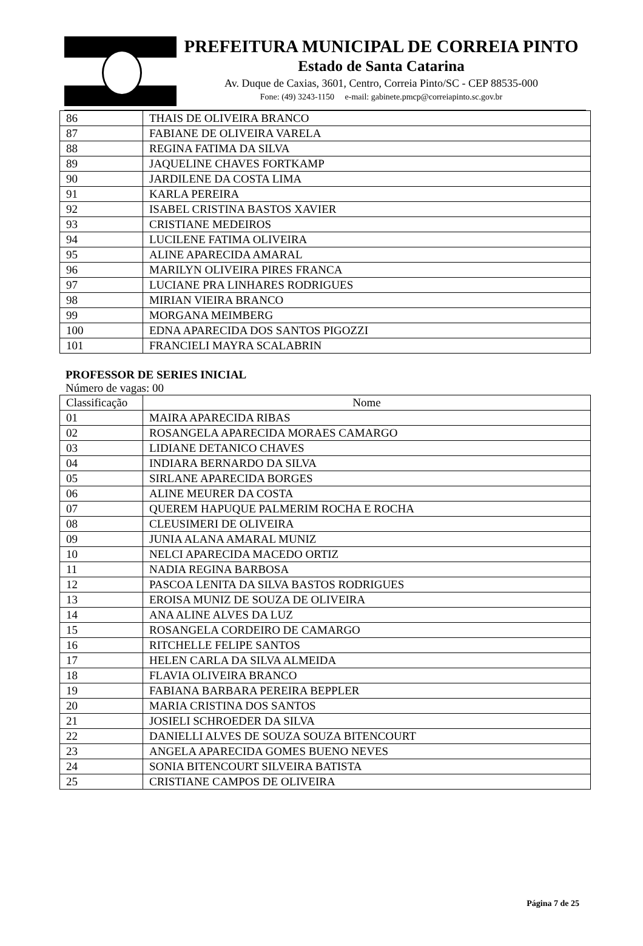PREFEITURA MUNICIPAL DE CORREIA PINTO
Estado de Santa Catarina
Av. Duque de Caxias, 3601, Centro, Correia Pinto/SC - CEP 88535-000
Fone: (49) 3243-1150 e-mail: gabinete.pmcp@correiapinto.sc.gov.br
| 86 | THAIS DE OLIVEIRA BRANCO |
| 87 | FABIANE DE OLIVEIRA VARELA |
| 88 | REGINA FATIMA DA SILVA |
| 89 | JAQUELINE CHAVES FORTKAMP |
| 90 | JARDILENE DA COSTA LIMA |
| 91 | KARLA PEREIRA |
| 92 | ISABEL CRISTINA BASTOS XAVIER |
| 93 | CRISTIANE MEDEIROS |
| 94 | LUCILENE FATIMA OLIVEIRA |
| 95 | ALINE APARECIDA AMARAL |
| 96 | MARILYN OLIVEIRA PIRES FRANCA |
| 97 | LUCIANE PRA LINHARES RODRIGUES |
| 98 | MIRIAN VIEIRA BRANCO |
| 99 | MORGANA MEIMBERG |
| 100 | EDNA APARECIDA DOS SANTOS PIGOZZI |
| 101 | FRANCIELI MAYRA SCALABRIN |
PROFESSOR DE SERIES INICIAL
Número de vagas: 00
| Classificação | Nome |
| --- | --- |
| 01 | MAIRA APARECIDA RIBAS |
| 02 | ROSANGELA APARECIDA MORAES CAMARGO |
| 03 | LIDIANE DETANICO CHAVES |
| 04 | INDIARA BERNARDO DA SILVA |
| 05 | SIRLANE APARECIDA BORGES |
| 06 | ALINE MEURER DA COSTA |
| 07 | QUEREM HAPUQUE PALMERIM ROCHA E ROCHA |
| 08 | CLEUSIMERI DE OLIVEIRA |
| 09 | JUNIA ALANA AMARAL MUNIZ |
| 10 | NELCI APARECIDA MACEDO ORTIZ |
| 11 | NADIA REGINA BARBOSA |
| 12 | PASCOA LENITA DA SILVA BASTOS RODRIGUES |
| 13 | EROISA MUNIZ DE SOUZA DE OLIVEIRA |
| 14 | ANA ALINE ALVES DA LUZ |
| 15 | ROSANGELA CORDEIRO DE CAMARGO |
| 16 | RITCHELLE FELIPE SANTOS |
| 17 | HELEN CARLA DA SILVA ALMEIDA |
| 18 | FLAVIA OLIVEIRA BRANCO |
| 19 | FABIANA BARBARA PEREIRA BEPPLER |
| 20 | MARIA CRISTINA DOS SANTOS |
| 21 | JOSIELI SCHROEDER DA SILVA |
| 22 | DANIELLI ALVES DE SOUZA SOUZA BITENCOURT |
| 23 | ANGELA APARECIDA GOMES BUENO NEVES |
| 24 | SONIA BITENCOURT SILVEIRA BATISTA |
| 25 | CRISTIANE CAMPOS DE OLIVEIRA |
Página 7 de 25